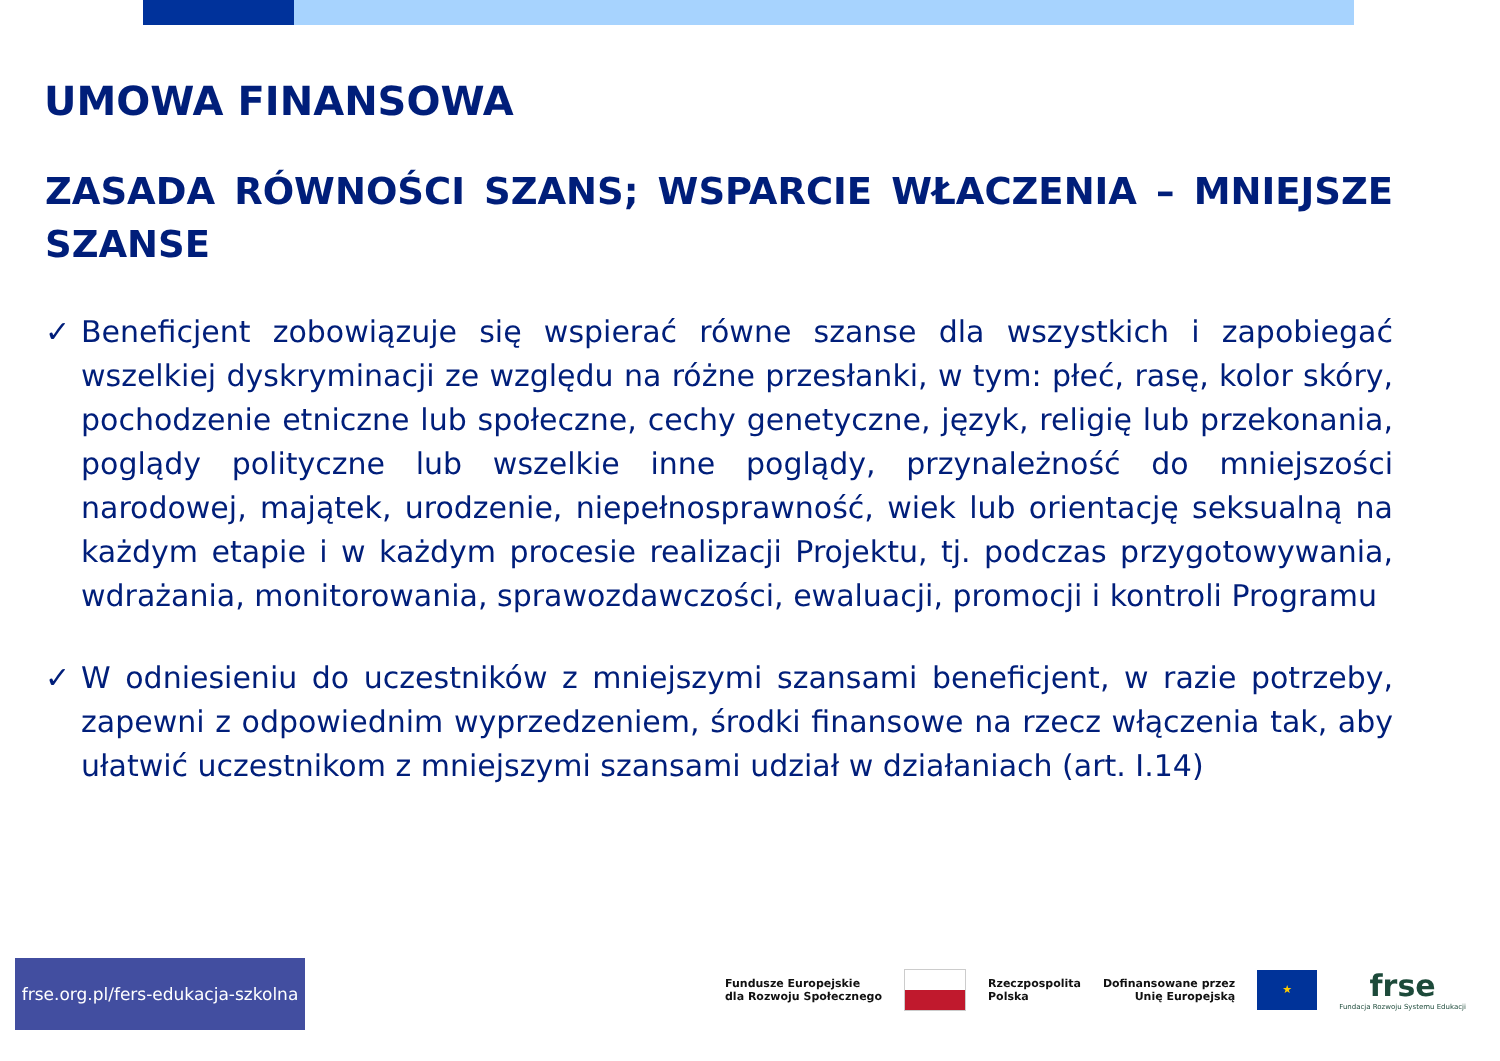UMOWA FINANSOWA
ZASADA RÓWNOŚCI SZANS; WSPARCIE WŁACZENIA – MNIEJSZE SZANSE
✓ Beneficjent zobowiązuje się wspierać równe szanse dla wszystkich i zapobiegać wszelkiej dyskryminacji ze względu na różne przesłanki, w tym: płeć, rasę, kolor skóry, pochodzenie etniczne lub społeczne, cechy genetyczne, język, religię lub przekonania, poglądy polityczne lub wszelkie inne poglądy, przynależność do mniejszości narodowej, majątek, urodzenie, niepełnosprawność, wiek lub orientację seksualną na każdym etapie i w każdym procesie realizacji Projektu, tj. podczas przygotowywania, wdrażania, monitorowania, sprawozdawczości, ewaluacji, promocji i kontroli Programu
✓ W odniesieniu do uczestników z mniejszymi szansami beneficjent, w razie potrzeby, zapewni z odpowiednim wyprzedzeniem, środki finansowe na rzecz włączenia tak, aby ułatwić uczestnikom z mniejszymi szansami udział w działaniach (art. I.14)
frse.org.pl/fers-edukacja-szkolna
Fundusze Europejskie
dla Rozwoju Społecznego
Rzeczpospolita
Polska
Dofinansowane przez
Unię Europejską
★
frse
Fundacja Rozwoju Systemu Edukacji